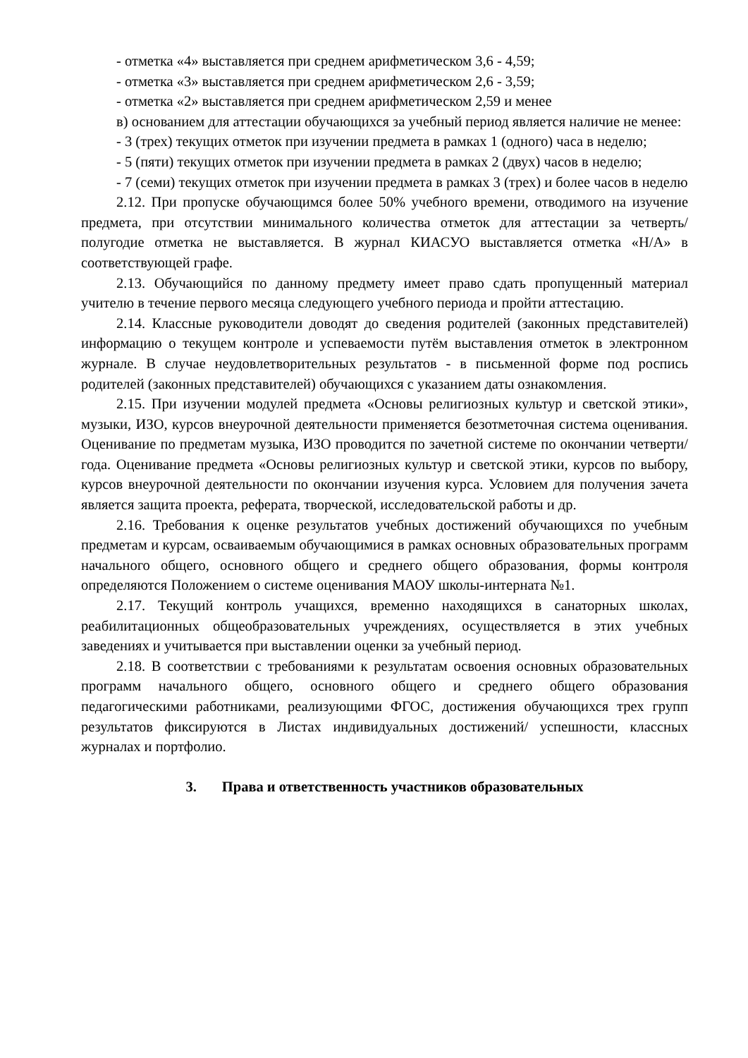- отметка «4» выставляется при среднем арифметическом 3,6 - 4,59;
- отметка «3» выставляется при среднем арифметическом 2,6 - 3,59;
- отметка «2» выставляется при среднем арифметическом 2,59 и менее
в) основанием для аттестации обучающихся за учебный период является наличие не менее:
- 3 (трех) текущих отметок при изучении предмета в рамках 1 (одного) часа в неделю;
- 5 (пяти) текущих отметок при изучении предмета в рамках 2 (двух) часов в неделю;
- 7 (семи) текущих отметок при изучении предмета в рамках 3 (трех) и более часов в неделю
2.12. При пропуске обучающимся более 50% учебного времени, отводимого на изучение предмета, при отсутствии минимального количества отметок для аттестации за четверть/ полугодие отметка не выставляется. В журнал КИАСУО выставляется отметка «Н/А» в соответствующей графе.
2.13. Обучающийся по данному предмету имеет право сдать пропущенный материал учителю в течение первого месяца следующего учебного периода и пройти аттестацию.
2.14. Классные руководители доводят до сведения родителей (законных представителей) информацию о текущем контроле и успеваемости путём выставления отметок в электронном журнале. В случае неудовлетворительных результатов - в письменной форме под роспись родителей (законных представителей) обучающихся с указанием даты ознакомления.
2.15. При изучении модулей предмета «Основы религиозных культур и светской этики», музыки, ИЗО, курсов внеурочной деятельности применяется безотметочная система оценивания. Оценивание по предметам музыка, ИЗО проводится по зачетной системе по окончании четверти/ года. Оценивание предмета «Основы религиозных культур и светской этики, курсов по выбору, курсов внеурочной деятельности по окончании изучения курса. Условием для получения зачета является защита проекта, реферата, творческой, исследовательской работы и др.
2.16. Требования к оценке результатов учебных достижений обучающихся по учебным предметам и курсам, осваиваемым обучающимися в рамках основных образовательных программ начального общего, основного общего и среднего общего образования, формы контроля определяются Положением о системе оценивания МАОУ школы-интерната №1.
2.17. Текущий контроль учащихся, временно находящихся в санаторных школах, реабилитационных общеобразовательных учреждениях, осуществляется в этих учебных заведениях и учитывается при выставлении оценки за учебный период.
2.18. В соответствии с требованиями к результатам освоения основных образовательных программ начального общего, основного общего и среднего общего образования педагогическими работниками, реализующими ФГОС, достижения обучающихся трех групп результатов фиксируются в Листах индивидуальных достижений/ успешности, классных журналах и портфолио.
3. Права и ответственность участников образовательных